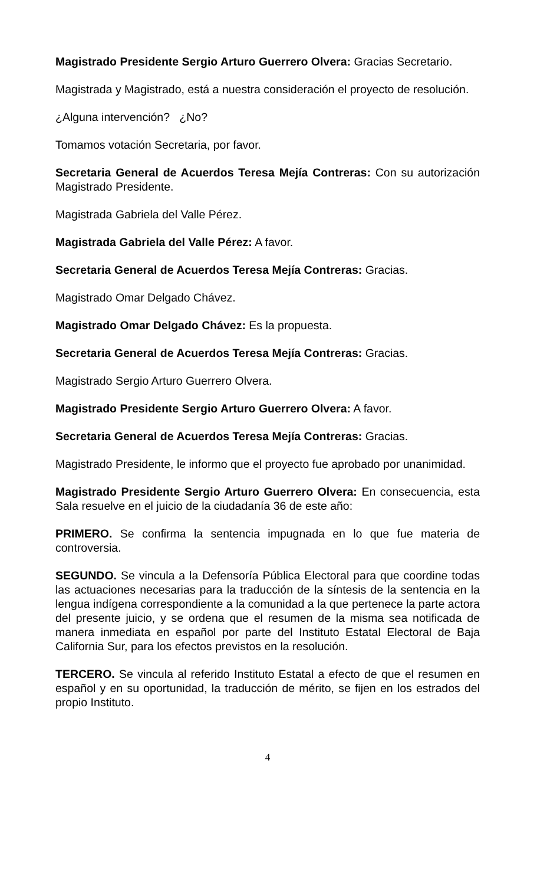Magistrado Presidente Sergio Arturo Guerrero Olvera: Gracias Secretario.
Magistrada y Magistrado, está a nuestra consideración el proyecto de resolución.
¿Alguna intervención? ¿No?
Tomamos votación Secretaria, por favor.
Secretaria General de Acuerdos Teresa Mejía Contreras: Con su autorización Magistrado Presidente.
Magistrada Gabriela del Valle Pérez.
Magistrada Gabriela del Valle Pérez: A favor.
Secretaria General de Acuerdos Teresa Mejía Contreras: Gracias.
Magistrado Omar Delgado Chávez.
Magistrado Omar Delgado Chávez: Es la propuesta.
Secretaria General de Acuerdos Teresa Mejía Contreras: Gracias.
Magistrado Sergio Arturo Guerrero Olvera.
Magistrado Presidente Sergio Arturo Guerrero Olvera: A favor.
Secretaria General de Acuerdos Teresa Mejía Contreras: Gracias.
Magistrado Presidente, le informo que el proyecto fue aprobado por unanimidad.
Magistrado Presidente Sergio Arturo Guerrero Olvera: En consecuencia, esta Sala resuelve en el juicio de la ciudadanía 36 de este año:
PRIMERO. Se confirma la sentencia impugnada en lo que fue materia de controversia.
SEGUNDO. Se vincula a la Defensoría Pública Electoral para que coordine todas las actuaciones necesarias para la traducción de la síntesis de la sentencia en la lengua indígena correspondiente a la comunidad a la que pertenece la parte actora del presente juicio, y se ordena que el resumen de la misma sea notificada de manera inmediata en español por parte del Instituto Estatal Electoral de Baja California Sur, para los efectos previstos en la resolución.
TERCERO. Se vincula al referido Instituto Estatal a efecto de que el resumen en español y en su oportunidad, la traducción de mérito, se fijen en los estrados del propio Instituto.
4